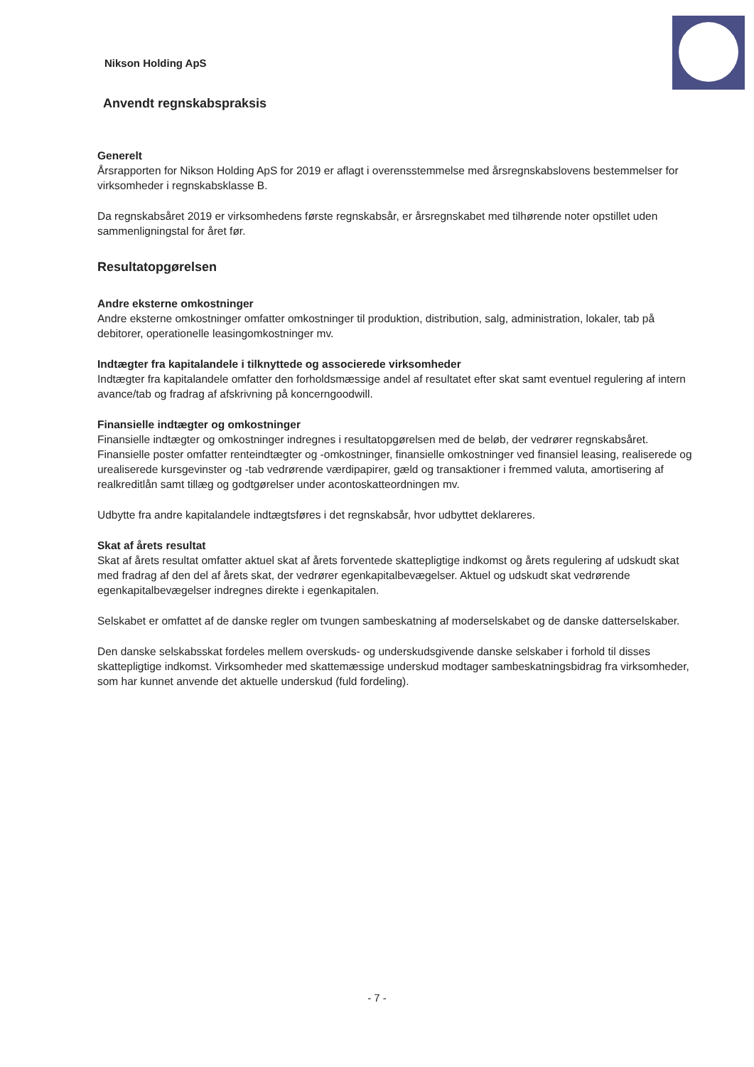Nikson Holding ApS
Anvendt regnskabspraksis
Generelt
Årsrapporten for Nikson Holding ApS for 2019 er aflagt i overensstemmelse med årsregnskabslovens bestemmelser for virksomheder i regnskabsklasse B.
Da regnskabsåret 2019 er virksomhedens første regnskabsår, er årsregnskabet med tilhørende noter opstillet uden sammenligningstal for året før.
Resultatopgørelsen
Andre eksterne omkostninger
Andre eksterne omkostninger omfatter omkostninger til produktion, distribution, salg, administration, lokaler, tab på debitorer, operationelle leasingomkostninger mv.
Indtægter fra kapitalandele i tilknyttede og associerede virksomheder
Indtægter fra kapitalandele omfatter den forholdsmæssige andel af resultatet efter skat samt eventuel regulering af intern avance/tab og fradrag af afskrivning på koncerngoodwill.
Finansielle indtægter og omkostninger
Finansielle indtægter og omkostninger indregnes i resultatopgørelsen med de beløb, der vedrører regnskabsåret. Finansielle poster omfatter renteindtægter og -omkostninger, finansielle omkostninger ved finansiel leasing, realiserede og urealiserede kursgevinster og -tab vedrørende værdipapirer, gæld og transaktioner i fremmed valuta, amortisering af realkreditlån samt tillæg og godtgørelser under acontoskatteordningen mv.
Udbytte fra andre kapitalandele indtægtsføres i det regnskabsår, hvor udbyttet deklareres.
Skat af årets resultat
Skat af årets resultat omfatter aktuel skat af årets forventede skattepligtige indkomst og årets regulering af udskudt skat med fradrag af den del af årets skat, der vedrører egenkapitalbevægelser. Aktuel og udskudt skat vedrørende egenkapitalbevægelser indregnes direkte i egenkapitalen.
Selskabet er omfattet af de danske regler om tvungen sambeskatning af moderselskabet og de danske datterselskaber.
Den danske selskabsskat fordeles mellem overskuds- og underskudsgivende danske selskaber i forhold til disses skattepligtige indkomst. Virksomheder med skattemæssige underskud modtager sambeskatningsbidrag fra virksomheder, som har kunnet anvende det aktuelle underskud (fuld fordeling).
- 7 -